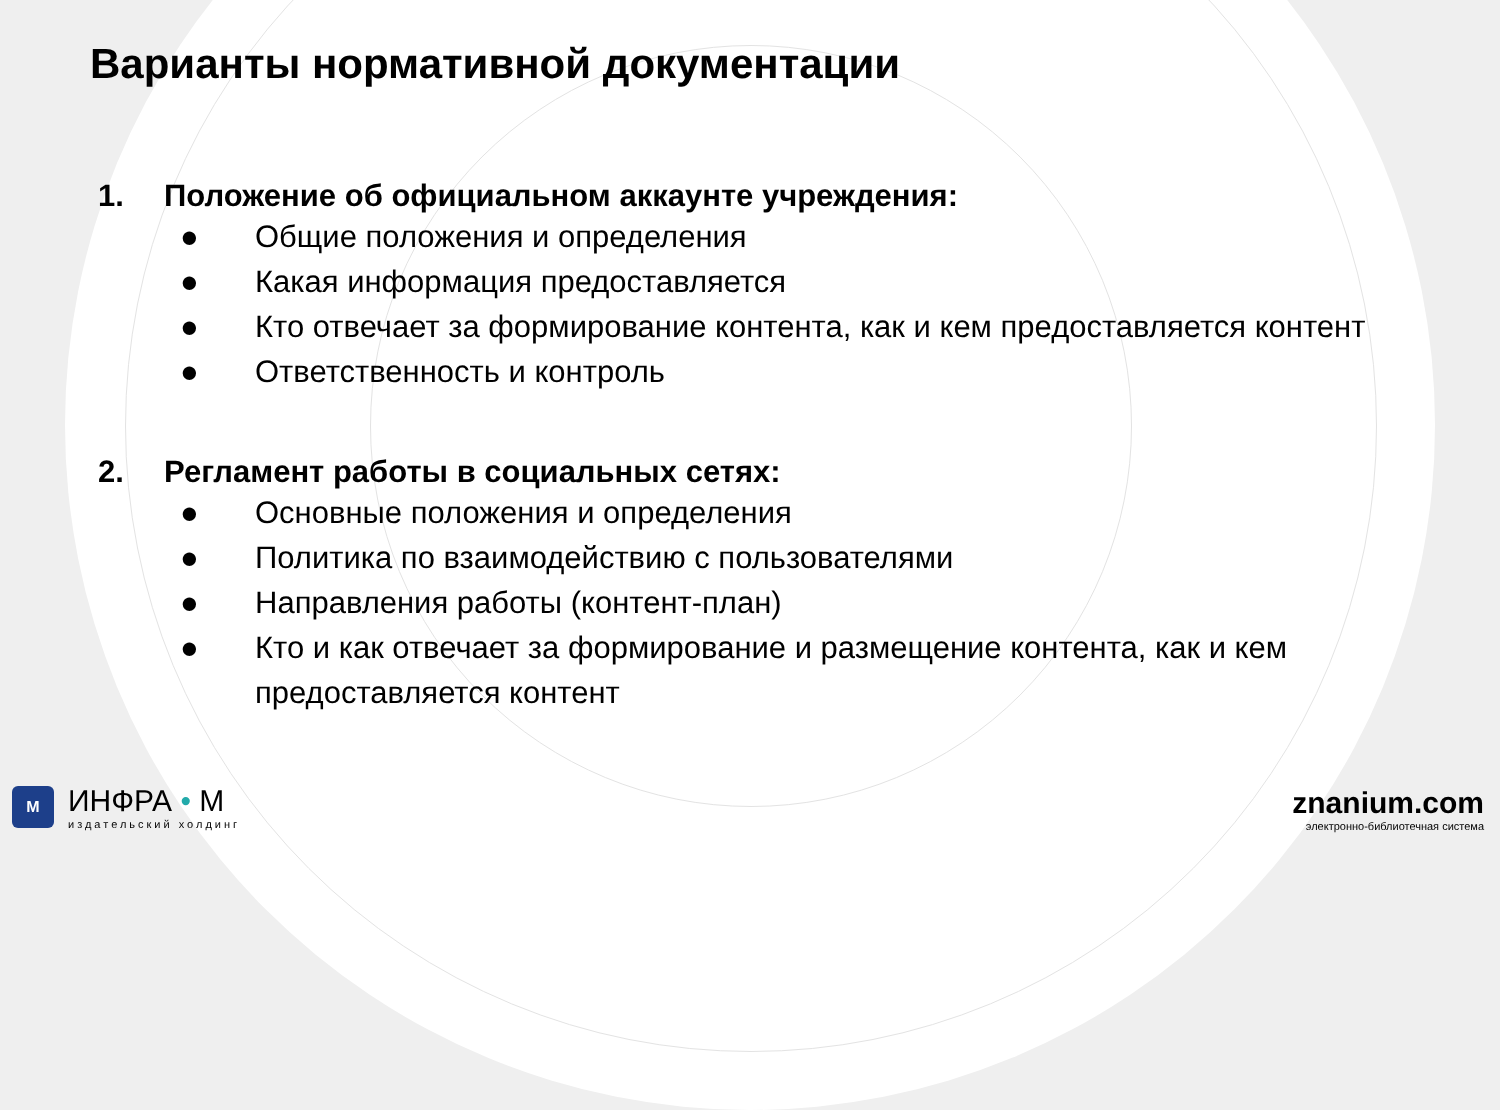Варианты нормативной документации
1. Положение об официальном аккаунте учреждения:
● Общие положения и определения
● Какая информация предоставляется
● Кто отвечает за формирование контента, как и кем предоставляется контент
● Ответственность и контроль
2. Регламент работы в социальных сетях:
● Основные положения и определения
● Политика по взаимодействию с пользователями
● Направления работы (контент-план)
● Кто и как отвечает за формирование и размещение контента, как и кем
предоставляется контент
M
ИНФРА • М
издательский холдинг
znanium.com
электронно-библиотечная система